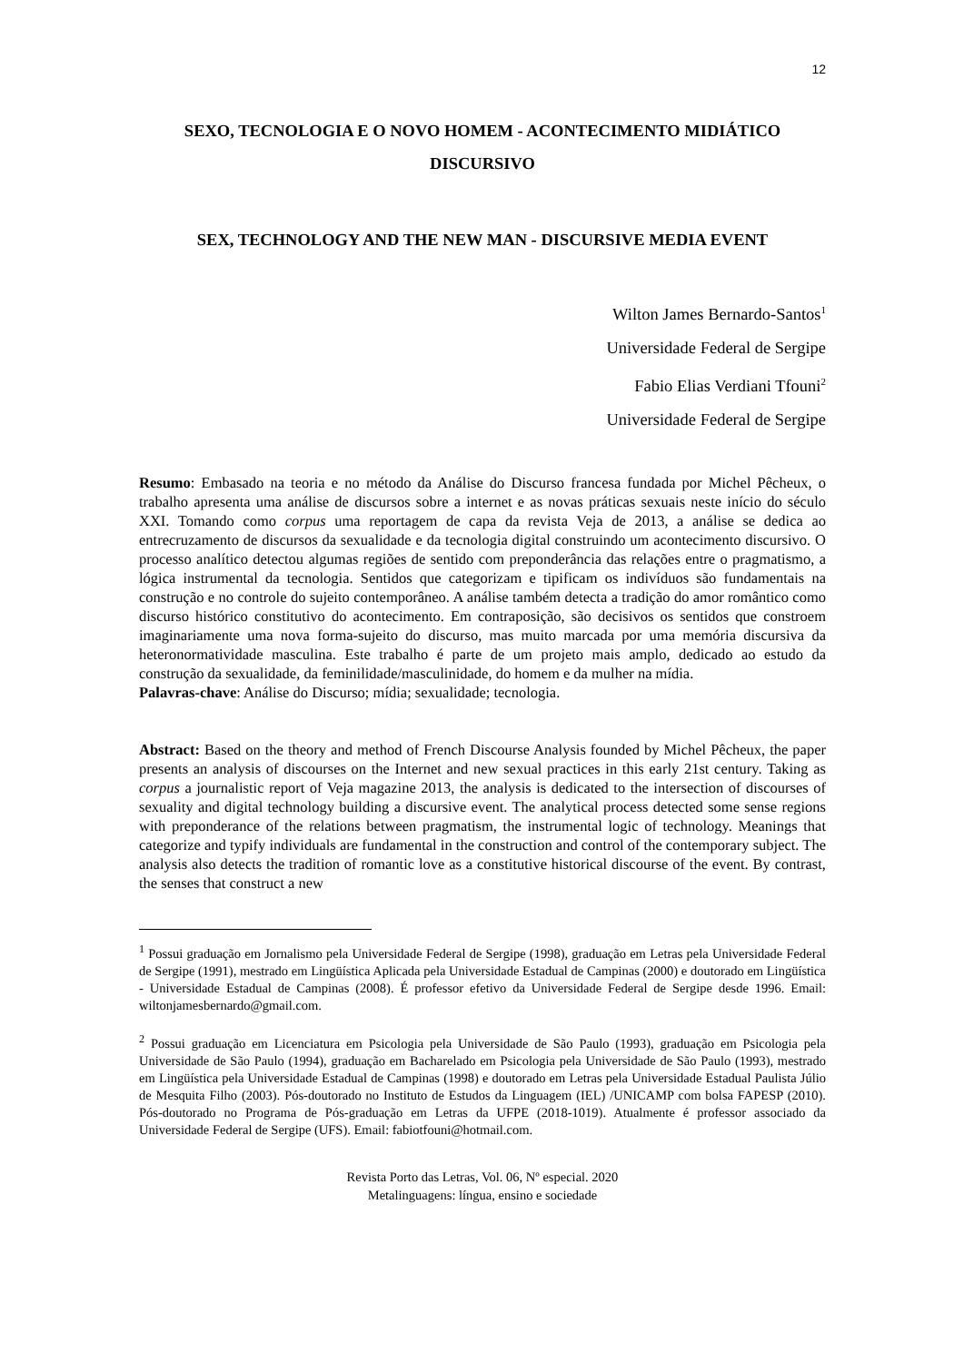12
SEXO, TECNOLOGIA E O NOVO HOMEM - ACONTECIMENTO MIDIÁTICO DISCURSIVO
SEX, TECHNOLOGY AND THE NEW MAN - DISCURSIVE MEDIA EVENT
Wilton James Bernardo-Santos<sup>1</sup>
Universidade Federal de Sergipe
Fabio Elias Verdiani Tfouni<sup>2</sup>
Universidade Federal de Sergipe
Resumo: Embasado na teoria e no método da Análise do Discurso francesa fundada por Michel Pêcheux, o trabalho apresenta uma análise de discursos sobre a internet e as novas práticas sexuais neste início do século XXI. Tomando como corpus uma reportagem de capa da revista Veja de 2013, a análise se dedica ao entrecruzamento de discursos da sexualidade e da tecnologia digital construindo um acontecimento discursivo. O processo analítico detectou algumas regiões de sentido com preponderância das relações entre o pragmatismo, a lógica instrumental da tecnologia. Sentidos que categorizam e tipificam os indivíduos são fundamentais na construção e no controle do sujeito contemporâneo. A análise também detecta a tradição do amor romântico como discurso histórico constitutivo do acontecimento. Em contraposição, são decisivos os sentidos que constroem imaginariamente uma nova forma-sujeito do discurso, mas muito marcada por uma memória discursiva da heteronormatividade masculina. Este trabalho é parte de um projeto mais amplo, dedicado ao estudo da construção da sexualidade, da feminilidade/masculinidade, do homem e da mulher na mídia.
Palavras-chave: Análise do Discurso; mídia; sexualidade; tecnologia.
Abstract: Based on the theory and method of French Discourse Analysis founded by Michel Pêcheux, the paper presents an analysis of discourses on the Internet and new sexual practices in this early 21st century. Taking as corpus a journalistic report of Veja magazine 2013, the analysis is dedicated to the intersection of discourses of sexuality and digital technology building a discursive event. The analytical process detected some sense regions with preponderance of the relations between pragmatism, the instrumental logic of technology. Meanings that categorize and typify individuals are fundamental in the construction and control of the contemporary subject. The analysis also detects the tradition of romantic love as a constitutive historical discourse of the event. By contrast, the senses that construct a new
<sup>1</sup> Possui graduação em Jornalismo pela Universidade Federal de Sergipe (1998), graduação em Letras pela Universidade Federal de Sergipe (1991), mestrado em Lingüística Aplicada pela Universidade Estadual de Campinas (2000) e doutorado em Lingüística - Universidade Estadual de Campinas (2008). É professor efetivo da Universidade Federal de Sergipe desde 1996. Email: wiltonjamesbernardo@gmail.com.
<sup>2</sup> Possui graduação em Licenciatura em Psicologia pela Universidade de São Paulo (1993), graduação em Psicologia pela Universidade de São Paulo (1994), graduação em Bacharelado em Psicologia pela Universidade de São Paulo (1993), mestrado em Lingüística pela Universidade Estadual de Campinas (1998) e doutorado em Letras pela Universidade Estadual Paulista Júlio de Mesquita Filho (2003). Pós-doutorado no Instituto de Estudos da Linguagem (IEL) /UNICAMP com bolsa FAPESP (2010). Pós-doutorado no Programa de Pós-graduação em Letras da UFPE (2018-1019). Atualmente é professor associado da Universidade Federal de Sergipe (UFS). Email: fabiotfouni@hotmail.com.
Revista Porto das Letras, Vol. 06, Nº especial. 2020
Metalinguagens: língua, ensino e sociedade